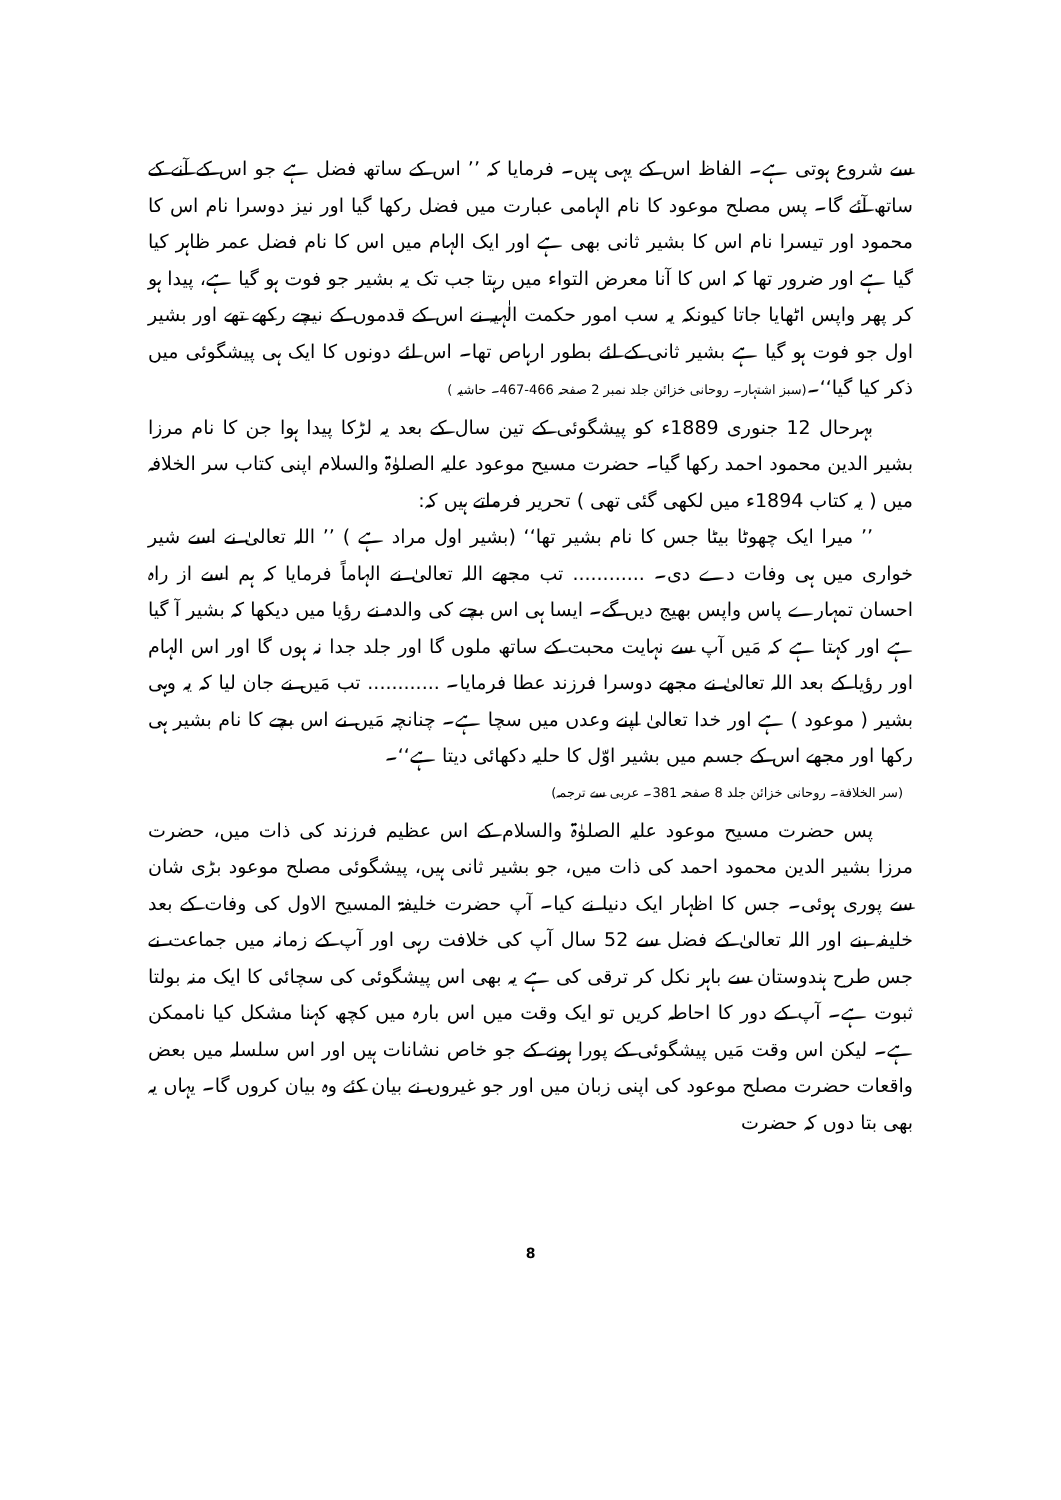سے شروع ہوتی ہے۔ الفاظ اس کے یہی ہیں۔ فرمایا کہ ’’ اس کے ساتھ فضل ہے جو اس کے آنے کے ساتھ آئے گا۔ پس مصلح موعود کا نام الہامی عبارت میں فضل رکھا گیا اور نیز دوسرا نام اس کا محمود اور تیسرا نام اس کا بشیر ثانی بھی ہے اور ایک الہام میں اس کا نام فضل عمر ظاہر کیا گیا ہے اور ضرور تھا کہ اس کا آنا معرض التواء میں رہتا جب تک یہ بشیر جو فوت ہو گیا ہے، پیدا ہو کر پھر واپس اٹھایا جاتا کیونکہ یہ سب امور حکمت الٰہیہ نے اس کے قدموں کے نیچے رکھے تھے اور بشیر اول جو فوت ہو گیا ہے بشیر ثانی کے لئے بطور ارہاص تھا۔ اس لئے دونوں کا ایک ہی پیشگوئی میں ذکر کیا گیا‘‘۔(سبز اشتہار۔ روحانی خزائن جلد نمبر 2 صفحہ 466-467۔ حاشیہ )
بہرحال 12 جنوری 1889ء کو پیشگوئی کے تین سال کے بعد یہ لڑکا پیدا ہوا جن کا نام مرزا بشیر الدین محمود احمد رکھا گیا۔ حضرت مسیح موعود علیہ الصلوٰۃ والسلام اپنی کتاب سر الخلافہ میں ( یہ کتاب 1894ء میں لکھی گئی تھی ) تحریر فرماتے ہیں کہ:
’’ میرا ایک چھوٹا بیٹا جس کا نام بشیر تھا‘‘ (بشیر اول مراد ہے ) ’’ اللہ تعالیٰ نے اسے شیر خواری میں ہی وفات دے دی۔ ............ تب مجھے اللہ تعالیٰ نے الہاماً فرمایا کہ ہم اسے از راہ احسان تمہارے پاس واپس بھیج دیں گے۔ ایسا ہی اس بچے کی والدہ نے رؤیا میں دیکھا کہ بشیر آ گیا ہے اور کہتا ہے کہ مَیں آپ سے نہایت محبت کے ساتھ ملوں گا اور جلد جدا نہ ہوں گا اور اس الہام اور رؤیا کے بعد اللہ تعالیٰ نے مجھے دوسرا فرزند عطا فرمایا۔ ............ تب مَیں نے جان لیا کہ یہ وہی بشیر ( موعود ) ہے اور خدا تعالیٰ اپنے وعدں میں سچا ہے۔ چنانچہ مَیں نے اس بچے کا نام بشیر ہی رکھا اور مجھے اس کے جسم میں بشیر اوّل کا حلیہ دکھائی دیتا ہے‘‘۔
(سر الخلافة۔ روحانی خزائن جلد 8 صفحہ 381۔ عربی سے ترجمہ)
پس حضرت مسیح موعود علیہ الصلوٰۃ والسلام کے اس عظیم فرزند کی ذات میں، حضرت مرزا بشیر الدین محمود احمد کی ذات میں، جو بشیر ثانی ہیں، پیشگوئی مصلح موعود بڑی شان سے پوری ہوئی۔ جس کا اظہار ایک دنیا نے کیا۔ آپ حضرت خلیفۃ المسیح الاول کی وفات کے بعد خلیفہ بنے اور اللہ تعالیٰ کے فضل سے 52 سال آپ کی خلافت رہی اور آپ کے زمانہ میں جماعت نے جس طرح ہندوستان سے باہر نکل کر ترقی کی ہے یہ بھی اس پیشگوئی کی سچائی کا ایک منہ بولتا ثبوت ہے۔ آپ کے دور کا احاطہ کریں تو ایک وقت میں اس بارہ میں کچھ کہنا مشکل کیا ناممکن ہے۔ لیکن اس وقت مَیں پیشگوئی کے پورا ہونے کے جو خاص نشانات ہیں اور اس سلسلہ میں بعض واقعات حضرت مصلح موعود کی اپنی زبان میں اور جو غیروں نے بیان کئے وہ بیان کروں گا۔ یہاں یہ بھی بتا دوں کہ حضرت
8